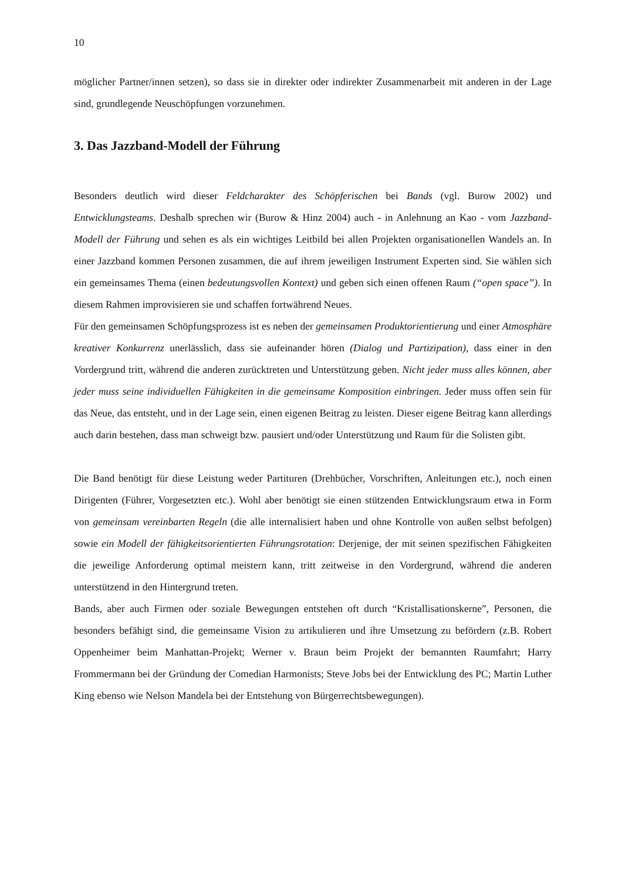10
möglicher Partner/innen setzen), so dass sie in direkter oder indirekter Zusammenarbeit mit anderen in der Lage sind, grundlegende Neuschöpfungen vorzunehmen.
3. Das Jazzband-Modell der Führung
Besonders deutlich wird dieser Feldcharakter des Schöpferischen bei Bands (vgl. Burow 2002) und Entwicklungsteams. Deshalb sprechen wir (Burow & Hinz 2004) auch - in Anlehnung an Kao - vom Jazzband-Modell der Führung und sehen es als ein wichtiges Leitbild bei allen Projekten organisationellen Wandels an. In einer Jazzband kommen Personen zusammen, die auf ihrem jeweiligen Instrument Experten sind. Sie wählen sich ein gemeinsames Thema (einen bedeutungsvollen Kontext) und geben sich einen offenen Raum (“open space”). In diesem Rahmen improvisieren sie und schaffen fortwährend Neues.
Für den gemeinsamen Schöpfungsprozess ist es neben der gemeinsamen Produktorientierung und einer Atmosphäre kreativer Konkurrenz unerlässlich, dass sie aufeinander hören (Dialog und Partizipation), dass einer in den Vordergrund tritt, während die anderen zurücktreten und Unterstützung geben. Nicht jeder muss alles können, aber jeder muss seine individuellen Fähigkeiten in die gemeinsame Komposition einbringen. Jeder muss offen sein für das Neue, das entsteht, und in der Lage sein, einen eigenen Beitrag zu leisten. Dieser eigene Beitrag kann allerdings auch darin bestehen, dass man schweigt bzw. pausiert und/oder Unterstützung und Raum für die Solisten gibt.
Die Band benötigt für diese Leistung weder Partituren (Drehbücher, Vorschriften, Anleitungen etc.), noch einen Dirigenten (Führer, Vorgesetzten etc.). Wohl aber benötigt sie einen stützenden Entwicklungsraum etwa in Form von gemeinsam vereinbarten Regeln (die alle internalisiert haben und ohne Kontrolle von außen selbst befolgen) sowie ein Modell der fähigkeitsorientierten Führungsrotation: Derjenige, der mit seinen spezifischen Fähigkeiten die jeweilige Anforderung optimal meistern kann, tritt zeitweise in den Vordergrund, während die anderen unterstützend in den Hintergrund treten.
Bands, aber auch Firmen oder soziale Bewegungen entstehen oft durch “Kristallisationskerne”, Personen, die besonders befähigt sind, die gemeinsame Vision zu artikulieren und ihre Umsetzung zu befördern (z.B. Robert Oppenheimer beim Manhattan-Projekt; Werner v. Braun beim Projekt der bemannten Raumfahrt; Harry Frommermann bei der Gründung der Comedian Harmonists; Steve Jobs bei der Entwicklung des PC; Martin Luther King ebenso wie Nelson Mandela bei der Entstehung von Bürgerrechtsbewegungen).